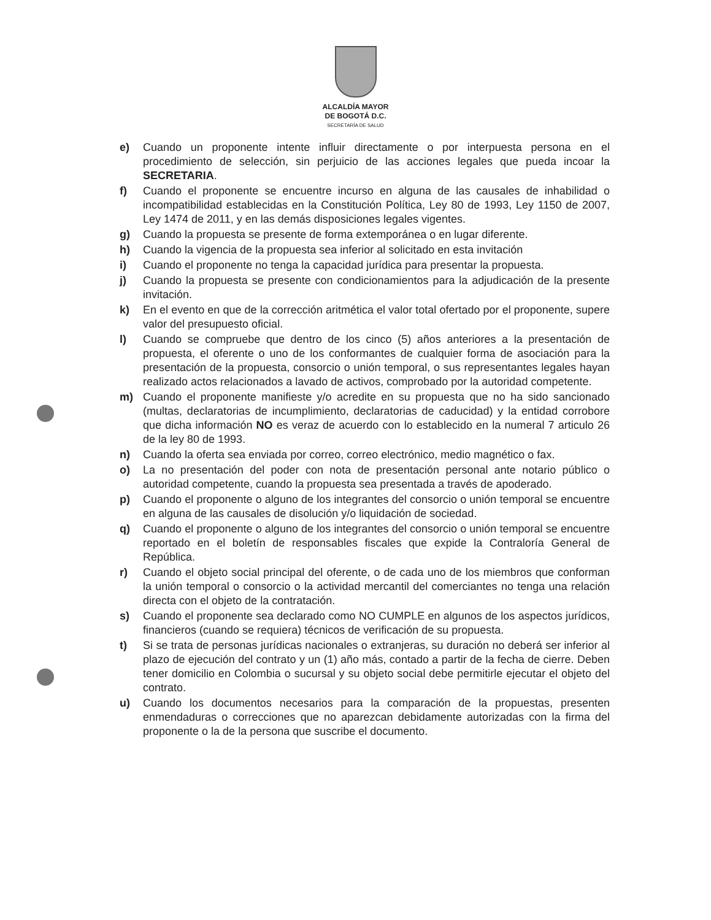ALCALDÍA MAYOR
DE BOGOTÁ D.C.
SECRETARÍA DE SALUD
e) Cuando un proponente intente influir directamente o por interpuesta persona en el procedimiento de selección, sin perjuicio de las acciones legales que pueda incoar la SECRETARIA.
f) Cuando el proponente se encuentre incurso en alguna de las causales de inhabilidad o incompatibilidad establecidas en la Constitución Política, Ley 80 de 1993, Ley 1150 de 2007, Ley 1474 de 2011, y en las demás disposiciones legales vigentes.
g) Cuando la propuesta se presente de forma extemporánea o en lugar diferente.
h) Cuando la vigencia de la propuesta sea inferior al solicitado en esta invitación
i) Cuando el proponente no tenga la capacidad jurídica para presentar la propuesta.
j) Cuando la propuesta se presente con condicionamientos para la adjudicación de la presente invitación.
k) En el evento en que de la corrección aritmética el valor total ofertado por el proponente, supere valor del presupuesto oficial.
l) Cuando se compruebe que dentro de los cinco (5) años anteriores a la presentación de propuesta, el oferente o uno de los conformantes de cualquier forma de asociación para la presentación de la propuesta, consorcio o unión temporal, o sus representantes legales hayan realizado actos relacionados a lavado de activos, comprobado por la autoridad competente.
m) Cuando el proponente manifieste y/o acredite en su propuesta que no ha sido sancionado (multas, declaratorias de incumplimiento, declaratorias de caducidad) y la entidad corrobore que dicha información NO es veraz de acuerdo con lo establecido en la numeral 7 articulo 26 de la ley 80 de 1993.
n) Cuando la oferta sea enviada por correo, correo electrónico, medio magnético o fax.
o) La no presentación del poder con nota de presentación personal ante notario público o autoridad competente, cuando la propuesta sea presentada a través de apoderado.
p) Cuando el proponente o alguno de los integrantes del consorcio o unión temporal se encuentre en alguna de las causales de disolución y/o liquidación de sociedad.
q) Cuando el proponente o alguno de los integrantes del consorcio o unión temporal se encuentre reportado en el boletín de responsables fiscales que expide la Contraloría General de República.
r) Cuando el objeto social principal del oferente, o de cada uno de los miembros que conforman la unión temporal o consorcio o la actividad mercantil del comerciantes no tenga una relación directa con el objeto de la contratación.
s) Cuando el proponente sea declarado como NO CUMPLE en algunos de los aspectos jurídicos, financieros (cuando se requiera) técnicos de verificación de su propuesta.
t) Si se trata de personas jurídicas nacionales o extranjeras, su duración no deberá ser inferior al plazo de ejecución del contrato y un (1) año más, contado a partir de la fecha de cierre. Deben tener domicilio en Colombia o sucursal y su objeto social debe permitirle ejecutar el objeto del contrato.
u) Cuando los documentos necesarios para la comparación de la propuestas, presenten enmendaduras o correcciones que no aparezcan debidamente autorizadas con la firma del proponente o la de la persona que suscribe el documento.